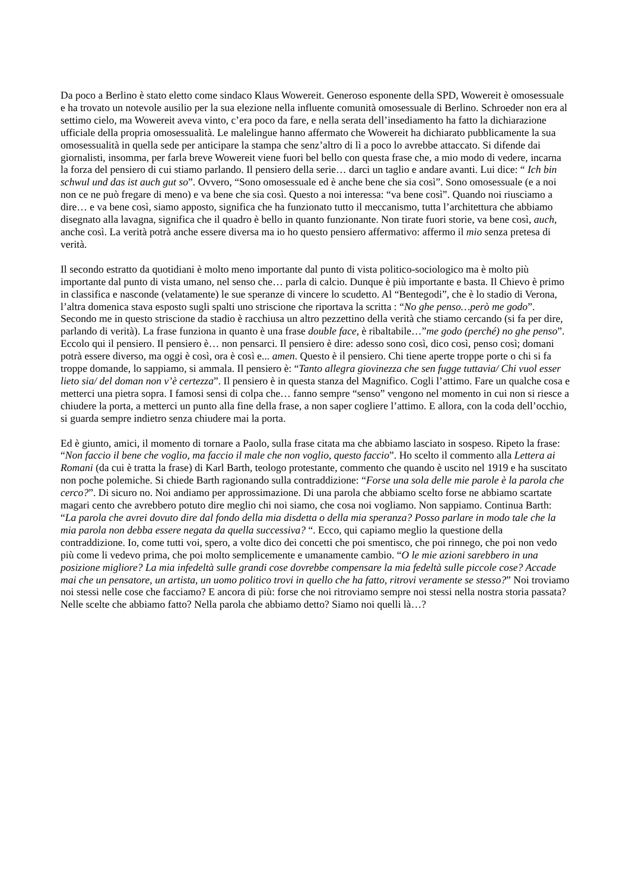Da poco a Berlino è stato eletto come sindaco Klaus Wowereit. Generoso esponente della SPD, Wowereit è omosessuale e ha trovato un notevole ausilio per la sua elezione nella influente comunità omosessuale di Berlino. Schroeder non era al settimo cielo, ma Wowereit aveva vinto, c’era poco da fare, e nella serata dell’insediamento ha fatto la dichiarazione ufficiale della propria omosessualità. Le malelingue hanno affermato che Wowereit ha dichiarato pubblicamente la sua omosessualità in quella sede per anticipare la stampa che senz’altro di lì a poco lo avrebbe attaccato. Si difende dai giornalisti, insomma, per farla breve Wowereit viene fuori bel bello con questa frase che, a mio modo di vedere, incarna la forza del pensiero di cui stiamo parlando. Il pensiero della serie… darci un taglio e andare avanti. Lui dice: “ Ich bin schwul und das ist auch gut so”. Ovvero, “Sono omosessuale ed è anche bene che sia così”. Sono omosessuale (e a noi non ce ne può fregare di meno) e va bene che sia così. Questo a noi interessa: “va bene così”. Quando noi riusciamo a dire… e va bene così, siamo apposto, significa che ha funzionato tutto il meccanismo, tutta l’architettura che abbiamo disegnato alla lavagna, significa che il quadro è bello in quanto funzionante. Non tirate fuori storie, va bene così, auch, anche così. La verità potrà anche essere diversa ma io ho questo pensiero affermativo: affermo il mio senza pretesa di verità.
Il secondo estratto da quotidiani è molto meno importante dal punto di vista politico-sociologico ma è molto più importante dal punto di vista umano, nel senso che… parla di calcio. Dunque è più importante e basta. Il Chievo è primo in classifica e nasconde (velatamente) le sue speranze di vincere lo scudetto. Al “Bentegodi”, che è lo stadio di Verona, l’altra domenica stava esposto sugli spalti uno striscione che riportava la scritta : “No ghe penso…però me godo”. Secondo me in questo striscione da stadio è racchiusa un altro pezzettino della verità che stiamo cercando (si fa per dire, parlando di verità). La frase funziona in quanto è una frase double face, è ribaltabile…”me godo (perché) no ghe penso”. Eccolo qui il pensiero. Il pensiero è… non pensarci. Il pensiero è dire: adesso sono così, dico così, penso così; domani potrà essere diverso, ma oggi è così, ora è così e... amen. Questo è il pensiero. Chi tiene aperte troppe porte o chi si fa troppe domande, lo sappiamo, si ammala. Il pensiero è: “Tanto allegra giovinezza che sen fugge tuttavia/ Chi vuol esser lieto sia/ del doman non v’è certezza”. Il pensiero è in questa stanza del Magnifico. Cogli l’attimo. Fare un qualche cosa e metterci una pietra sopra. I famosi sensi di colpa che… fanno sempre “senso” vengono nel momento in cui non si riesce a chiudere la porta, a metterci un punto alla fine della frase, a non saper cogliere l’attimo. E allora, con la coda dell’occhio, si guarda sempre indietro senza chiudere mai la porta.
Ed è giunto, amici, il momento di tornare a Paolo, sulla frase citata ma che abbiamo lasciato in sospeso. Ripeto la frase: “Non faccio il bene che voglio, ma faccio il male che non voglio, questo faccio”. Ho scelto il commento alla Lettera ai Romani (da cui è tratta la frase) di Karl Barth, teologo protestante, commento che quando è uscito nel 1919 e ha suscitato non poche polemiche. Si chiede Barth ragionando sulla contraddizione: “Forse una sola delle mie parole è la parola che cerco?”. Di sicuro no. Noi andiamo per approssimazione. Di una parola che abbiamo scelto forse ne abbiamo scartate magari cento che avrebbero potuto dire meglio chi noi siamo, che cosa noi vogliamo. Non sappiamo. Continua Barth: “La parola che avrei dovuto dire dal fondo della mia disdetta o della mia speranza? Posso parlare in modo tale che la mia parola non debba essere negata da quella successiva? “. Ecco, qui capiamo meglio la questione della contraddizione. Io, come tutti voi, spero, a volte dico dei concetti che poi smentisco, che poi rinnego, che poi non vedo più come li vedevo prima, che poi molto semplicemente e umanamente cambio. “O le mie azioni sarebbero in una posizione migliore? La mia infedeltà sulle grandi cose dovrebbe compensare la mia fedeltà sulle piccole cose? Accade mai che un pensatore, un artista, un uomo politico trovi in quello che ha fatto, ritrovi veramente se stesso?” Noi troviamo noi stessi nelle cose che facciamo? E ancora di più: forse che noi ritroviamo sempre noi stessi nella nostra storia passata? Nelle scelte che abbiamo fatto? Nella parola che abbiamo detto? Siamo noi quelli là…?